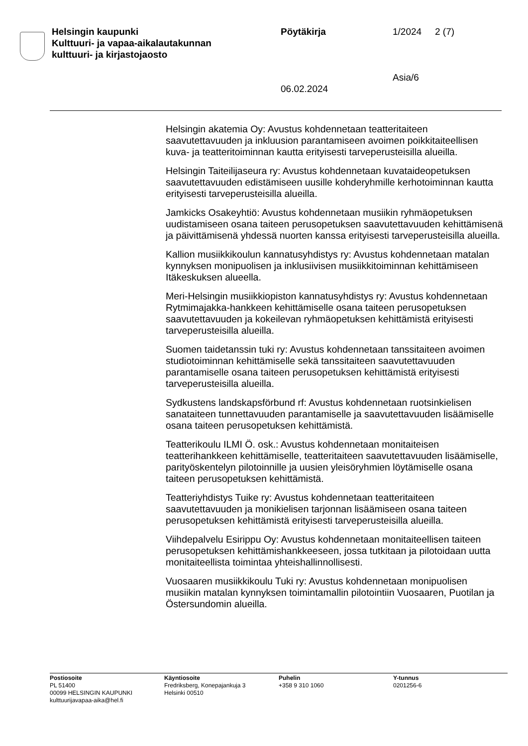Helsingin kaupunki
Kulttuuri- ja vapaa-aikalautakunnan
kulttuuri- ja kirjastojaosto
Pöytäkirja
06.02.2024
1/2024
Asia/6
2 (7)
Helsingin akatemia Oy: Avustus kohdennetaan teatteritaiteen saavutettavuuden ja inkluusion parantamiseen avoimen poikkitaiteellisen kuva- ja teatteritoiminnan kautta erityisesti tarveperusteisilla alueilla.
Helsingin Taiteilijaseura ry: Avustus kohdennetaan kuvataideopetuksen saavutettavuuden edistämiseen uusille kohderyhmille kerhotoiminnan kautta erityisesti tarveperusteisilla alueilla.
Jamkicks Osakeyhtiö: Avustus kohdennetaan musiikin ryhmäopetuksen uudistamiseen osana taiteen perusopetuksen saavutettavuuden kehittämisenä ja päivittämisenä yhdessä nuorten kanssa erityisesti tarveperusteisilla alueilla.
Kallion musiikkikoulun kannatusyhdistys ry: Avustus kohdennetaan matalan kynnyksen monipuolisen ja inklusiivisen musiikkitoiminnan kehittämiseen Itäkeskuksen alueella.
Meri-Helsingin musiikkiopiston kannatusyhdistys ry: Avustus kohdennetaan Rytmimajakka-hankkeen kehittämiselle osana taiteen perusopetuksen saavutettavuuden ja kokeilevan ryhmäopetuksen kehittämistä erityisesti tarveperusteisilla alueilla.
Suomen taidetanssin tuki ry: Avustus kohdennetaan tanssitaiteen avoimen studiotoiminnan kehittämiselle sekä tanssitaiteen saavutettavuuden parantamiselle osana taiteen perusopetuksen kehittämistä erityisesti tarveperusteisilla alueilla.
Sydkustens landskapsförbund rf: Avustus kohdennetaan ruotsinkielisen sanataiteen tunnettavuuden parantamiselle ja saavutettavuuden lisäämiselle osana taiteen perusopetuksen kehittämistä.
Teatterikoulu ILMI Ö. osk.: Avustus kohdennetaan monitaiteisen teatterihankkeen kehittämiselle, teatteritaiteen saavutettavuuden lisäämiselle, parityöskentelyn pilotoinnille ja uusien yleisöryhmien löytämiselle osana taiteen perusopetuksen kehittämistä.
Teatteriyhdistys Tuike ry: Avustus kohdennetaan teatteritaiteen saavutettavuuden ja monikielisen tarjonnan lisäämiseen osana taiteen perusopetuksen kehittämistä erityisesti tarveperusteisilla alueilla.
Viihdepalvelu Esirippu Oy: Avustus kohdennetaan monitaiteellisen taiteen perusopetuksen kehittämishankkeeseen, jossa tutkitaan ja pilotoidaan uutta monitaiteellista toimintaa yhteishallinnollisesti.
Vuosaaren musiikkikoulu Tuki ry: Avustus kohdennetaan monipuolisen musiikin matalan kynnyksen toimintamallin pilotointiin Vuosaaren, Puotilan ja Östersundomin alueilla.
Postiosoite
PL 51400
00099 HELSINGIN KAUPUNKI
kulttuurijavapaa-aika@hel.fi
Käyntiosoite
Fredriksberg, Konepajankuja 3
Helsinki 00510
Puhelin
+358 9 310 1060
Y-tunnus
0201256-6